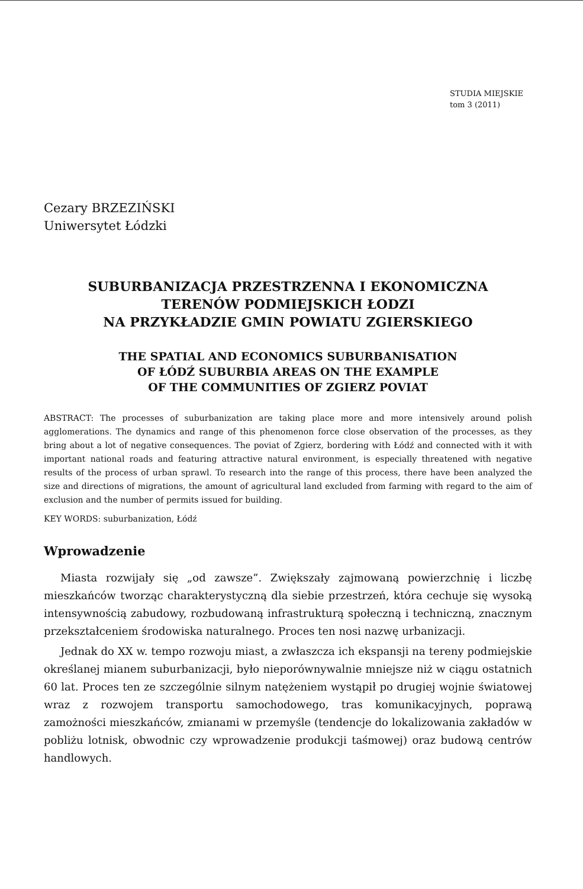STUDIA MIEJSKIE
tom 3 (2011)
Cezary BRZEZIŃSKI
Uniwersytet Łódzki
SUBURBANIZACJA PRZESTRZENNA I EKONOMICZNA
TERENÓW PODMIEJSKICH ŁODZI
NA PRZYKŁADZIE GMIN POWIATU ZGIERSKIEGO
THE SPATIAL AND ECONOMICS SUBURBANISATION
OF ŁÓDŹ SUBURBIA AREAS ON THE EXAMPLE
OF THE COMMUNITIES OF ZGIERZ POVIAT
ABSTRACT: The processes of suburbanization are taking place more and more intensively around polish agglomerations. The dynamics and range of this phenomenon force close observation of the processes, as they bring about a lot of negative consequences. The poviat of Zgierz, bordering with Łódź and connected with it with important national roads and featuring attractive natural environment, is especially threatened with negative results of the process of urban sprawl. To research into the range of this process, there have been analyzed the size and directions of migrations, the amount of agricultural land excluded from farming with regard to the aim of exclusion and the number of permits issued for building.
KEY WORDS: suburbanization, Łódź
Wprowadzenie
Miasta rozwijały się „od zawsze”. Zwiększały zajmowaną powierzchnię i liczbę mieszkańców tworząc charakterystyczną dla siebie przestrzeń, która cechuje się wysoką intensywnością zabudowy, rozbudowaną infrastrukturą społeczną i techniczną, znacznym przekształceniem środowiska naturalnego. Proces ten nosi nazwę urbanizacji.
Jednak do XX w. tempo rozwoju miast, a zwłaszcza ich ekspansji na tereny podmiejskie określanej mianem suburbanizacji, było nieporównywalnie mniejsze niż w ciągu ostatnich 60 lat. Proces ten ze szczególnie silnym natężeniem wystąpił po drugiej wojnie światowej wraz z rozwojem transportu samochodowego, tras komunikacyjnych, poprawą zamożności mieszkańców, zmianami w przemyśle (tendencje do lokalizowania zakładów w pobliżu lotnisk, obwodnic czy wprowadzenie produkcji taśmowej) oraz budową centrów handlowych.